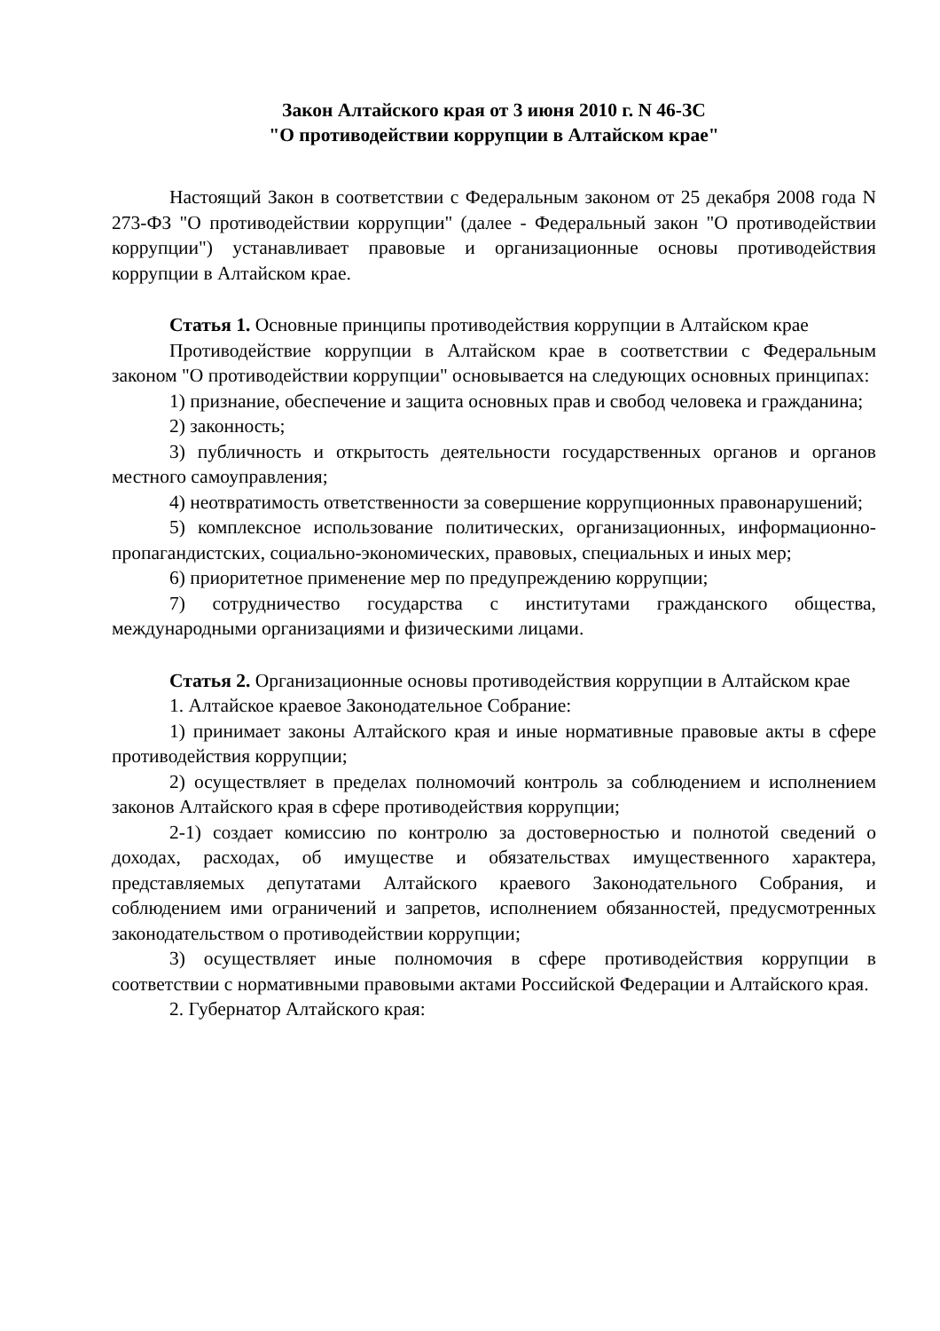Закон Алтайского края от 3 июня 2010 г. N 46-ЗС
"О противодействии коррупции в Алтайском крае"
Настоящий Закон в соответствии с Федеральным законом от 25 декабря 2008 года N 273-ФЗ "О противодействии коррупции" (далее - Федеральный закон "О противодействии коррупции") устанавливает правовые и организационные основы противодействия коррупции в Алтайском крае.
Статья 1. Основные принципы противодействия коррупции в Алтайском крае
Противодействие коррупции в Алтайском крае в соответствии с Федеральным законом "О противодействии коррупции" основывается на следующих основных принципах:
1) признание, обеспечение и защита основных прав и свобод человека и гражданина;
2) законность;
3) публичность и открытость деятельности государственных органов и органов местного самоуправления;
4) неотвратимость ответственности за совершение коррупционных правонарушений;
5) комплексное использование политических, организационных, информационно-пропагандистских, социально-экономических, правовых, специальных и иных мер;
6) приоритетное применение мер по предупреждению коррупции;
7) сотрудничество государства с институтами гражданского общества, международными организациями и физическими лицами.
Статья 2. Организационные основы противодействия коррупции в Алтайском крае
1. Алтайское краевое Законодательное Собрание:
1) принимает законы Алтайского края и иные нормативные правовые акты в сфере противодействия коррупции;
2) осуществляет в пределах полномочий контроль за соблюдением и исполнением законов Алтайского края в сфере противодействия коррупции;
2-1) создает комиссию по контролю за достоверностью и полнотой сведений о доходах, расходах, об имуществе и обязательствах имущественного характера, представляемых депутатами Алтайского краевого Законодательного Собрания, и соблюдением ими ограничений и запретов, исполнением обязанностей, предусмотренных законодательством о противодействии коррупции;
3) осуществляет иные полномочия в сфере противодействия коррупции в соответствии с нормативными правовыми актами Российской Федерации и Алтайского края.
2. Губернатор Алтайского края: